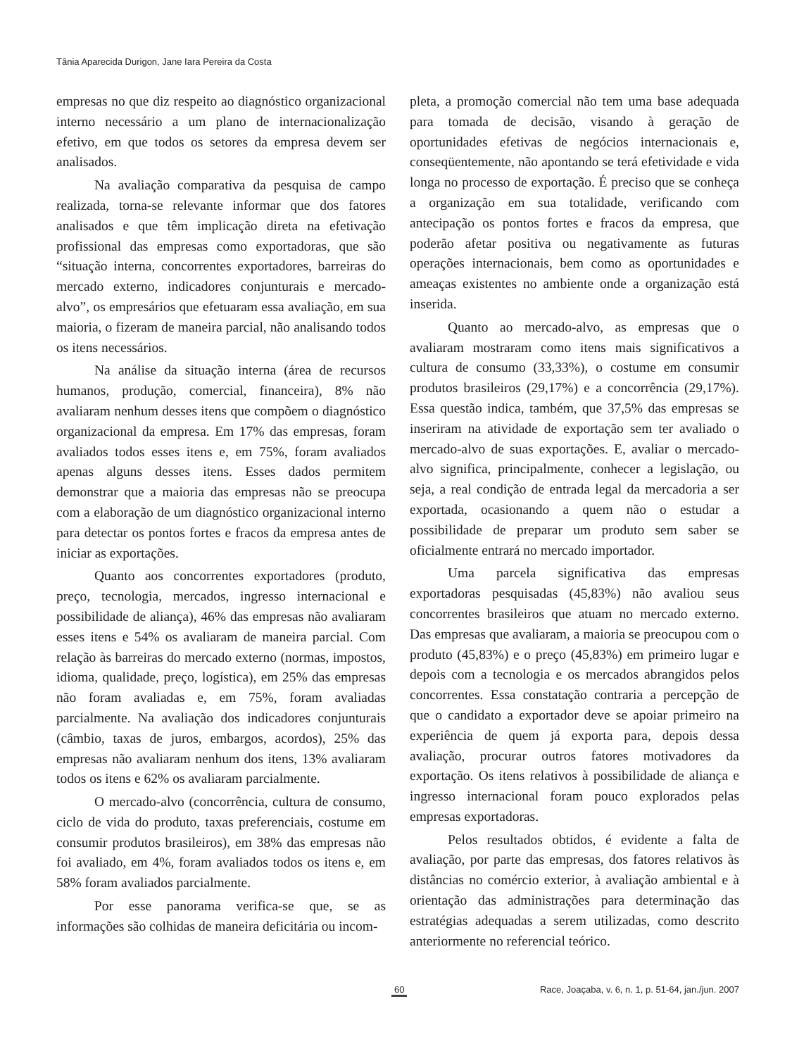Tânia Aparecida Durigon, Jane Iara Pereira da Costa
empresas no que diz respeito ao diagnóstico organizacional interno necessário a um plano de internacionalização efetivo, em que todos os setores da empresa devem ser analisados.
Na avaliação comparativa da pesquisa de campo realizada, torna-se relevante informar que dos fatores analisados e que têm implicação direta na efetivação profissional das empresas como exportadoras, que são “situação interna, concorrentes exportadores, barreiras do mercado externo, indicadores conjunturais e mercado-alvo”, os empresários que efetuaram essa avaliação, em sua maioria, o fizeram de maneira parcial, não analisando todos os itens necessários.
Na análise da situação interna (área de recursos humanos, produção, comercial, financeira), 8% não avaliaram nenhum desses itens que compõem o diagnóstico organizacional da empresa. Em 17% das empresas, foram avaliados todos esses itens e, em 75%, foram avaliados apenas alguns desses itens. Esses dados permitem demonstrar que a maioria das empresas não se preocupa com a elaboração de um diagnóstico organizacional interno para detectar os pontos fortes e fracos da empresa antes de iniciar as exportações.
Quanto aos concorrentes exportadores (produto, preço, tecnologia, mercados, ingresso internacional e possibilidade de aliança), 46% das empresas não avaliaram esses itens e 54% os avaliaram de maneira parcial. Com relação às barreiras do mercado externo (normas, impostos, idioma, qualidade, preço, logística), em 25% das empresas não foram avaliadas e, em 75%, foram avaliadas parcialmente. Na avaliação dos indicadores conjunturais (câmbio, taxas de juros, embargos, acordos), 25% das empresas não avaliaram nenhum dos itens, 13% avaliaram todos os itens e 62% os avaliaram parcialmente.
O mercado-alvo (concorrência, cultura de consumo, ciclo de vida do produto, taxas preferenciais, costume em consumir produtos brasileiros), em 38% das empresas não foi avaliado, em 4%, foram avaliados todos os itens e, em 58% foram avaliados parcialmente.
Por esse panorama verifica-se que, se as informações são colhidas de maneira deficitária ou incom-
pleta, a promoção comercial não tem uma base adequada para tomada de decisão, visando à geração de oportunidades efetivas de negócios internacionais e, conseqüentemente, não apontando se terá efetividade e vida longa no processo de exportação. É preciso que se conheça a organização em sua totalidade, verificando com antecipação os pontos fortes e fracos da empresa, que poderão afetar positiva ou negativamente as futuras operações internacionais, bem como as oportunidades e ameaças existentes no ambiente onde a organização está inserida.
Quanto ao mercado-alvo, as empresas que o avaliaram mostraram como itens mais significativos a cultura de consumo (33,33%), o costume em consumir produtos brasileiros (29,17%) e a concorrência (29,17%). Essa questão indica, também, que 37,5% das empresas se inseriram na atividade de exportação sem ter avaliado o mercado-alvo de suas exportações. E, avaliar o mercado-alvo significa, principalmente, conhecer a legislação, ou seja, a real condição de entrada legal da mercadoria a ser exportada, ocasionando a quem não o estudar a possibilidade de preparar um produto sem saber se oficialmente entrará no mercado importador.
Uma parcela significativa das empresas exportadoras pesquisadas (45,83%) não avaliou seus concorrentes brasileiros que atuam no mercado externo. Das empresas que avaliaram, a maioria se preocupou com o produto (45,83%) e o preço (45,83%) em primeiro lugar e depois com a tecnologia e os mercados abrangidos pelos concorrentes. Essa constatação contraria a percepção de que o candidato a exportador deve se apoiar primeiro na experiência de quem já exporta para, depois dessa avaliação, procurar outros fatores motivadores da exportação. Os itens relativos à possibilidade de aliança e ingresso internacional foram pouco explorados pelas empresas exportadoras.
Pelos resultados obtidos, é evidente a falta de avaliação, por parte das empresas, dos fatores relativos às distâncias no comércio exterior, à avaliação ambiental e à orientação das administrações para determinação das estratégias adequadas a serem utilizadas, como descrito anteriormente no referencial teórico.
60 Race, Joaçaba, v. 6, n. 1, p. 51-64, jan./jun. 2007